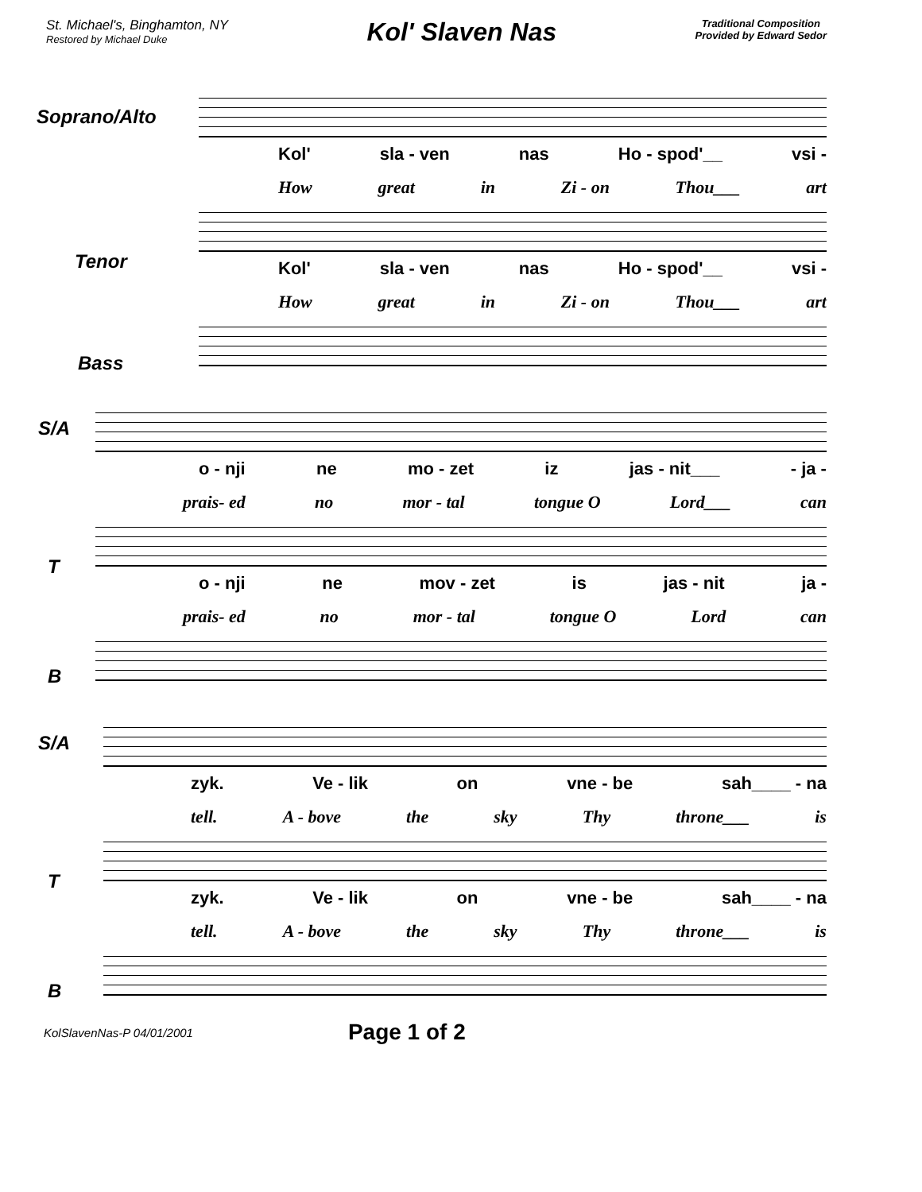St. Michael's, Binghamton, NY
Restored by Michael Duke
Kol' Slaven Nas
Traditional Composition
Provided by Edward Sedor
Soprano/Alto
Kol' sla - ven nas Ho - spod'__ vsi -
How great in Zi - on Thou___ art
Tenor
Kol' sla - ven nas Ho - spod'__ vsi -
How great in Zi - on Thou___ art
Bass
S/A
o - nji ne mo - zet iz jas - nit___ - ja -
prais- ed no mor - tal tongue O Lord___ can
T
o - nji ne mov - zet is jas - nit ja -
prais- ed no mor - tal tongue O Lord can
B
S/A
zyk. Ve - lik on vne - be sah____ - na
tell. A - bove the sky Thy throne___ is
T
zyk. Ve - lik on vne - be sah____ - na
tell. A - bove the sky Thy throne___ is
B
KolSlavenNas-P 04/01/2001 Page 1 of 2